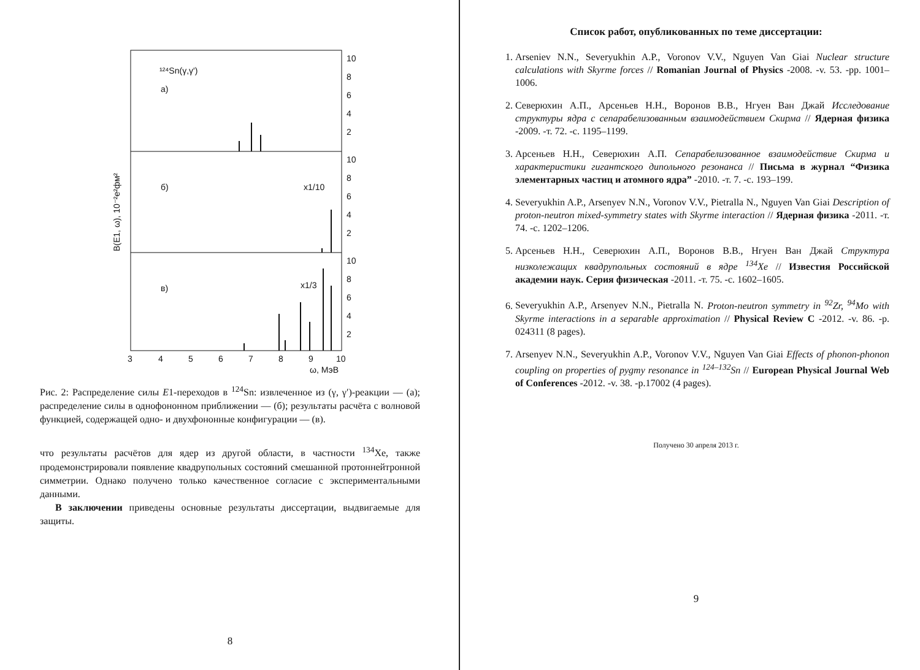¹²⁴Sn(γ,γ')
а)
б)
x1/10
в)
x1/3
10
8
6
4
2
10
8
6
4
2
10
8
6
4
2
3
4
5
6
7
8
9
10
ω, МэВ
B(E1, ω), 10⁻²e²фм²
Рис. 2: Распределение силы E1-переходов в <sup>124</sup>Sn: извлеченное из (γ, γ′)-реакции — (а); распределение силы в однофононном приближении — (б); результаты расчёта с волновой функцией, содержащей одно- и двухфононные конфигурации — (в).
что результаты расчётов для ядер из другой области, в частности <sup>134</sup>Xe, также продемонстрировали появление квадрупольных состояний смешанной протоннейтронной симметрии. Однако получено только качественное согласие с экспериментальными данными.
В заключении приведены основные результаты диссертации, выдвигаемые для защиты.
8
Список работ, опубликованных по теме диссертации:
1. Arseniev N.N., Severyukhin A.P., Voronov V.V., Nguyen Van Giai Nuclear structure calculations with Skyrme forces // Romanian Journal of Physics -2008. -v. 53. -pp. 1001–1006.
2. Северюхин А.П., Арсеньев Н.Н., Воронов В.В., Нгуен Ван Джай Исследование структуры ядра с сепарабелизованным взаимодействием Скирма // Ядерная физика -2009. -т. 72. -с. 1195–1199.
3. Арсеньев Н.Н., Северюхин А.П. Сепарабелизованное взаимодействие Скирма и характеристики гигантского дипольного резонанса // Письма в журнал “Физика элементарных частиц и атомного ядра” -2010. -т. 7. -с. 193–199.
4. Severyukhin A.P., Arsenyev N.N., Voronov V.V., Pietralla N., Nguyen Van Giai Description of proton-neutron mixed-symmetry states with Skyrme interaction // Ядерная физика -2011. -т. 74. -с. 1202–1206.
5. Арсеньев Н.Н., Северюхин А.П., Воронов В.В., Нгуен Ван Джай Структура низколежащих квадрупольных состояний в ядре <sup>134</sup>Xe // Известия Российской академии наук. Серия физическая -2011. -т. 75. -с. 1602–1605.
6. Severyukhin A.P., Arsenyev N.N., Pietralla N. Proton-neutron symmetry in <sup>92</sup>Zr, <sup>94</sup>Mo with Skyrme interactions in a separable approximation // Physical Review C -2012. -v. 86. -p. 024311 (8 pages).
7. Arsenyev N.N., Severyukhin A.P., Voronov V.V., Nguyen Van Giai Effects of phonon-phonon coupling on properties of pygmy resonance in <sup>124–132</sup>Sn // European Physical Journal Web of Conferences -2012. -v. 38. -p.17002 (4 pages).
Получено 30 апреля 2013 г.
9